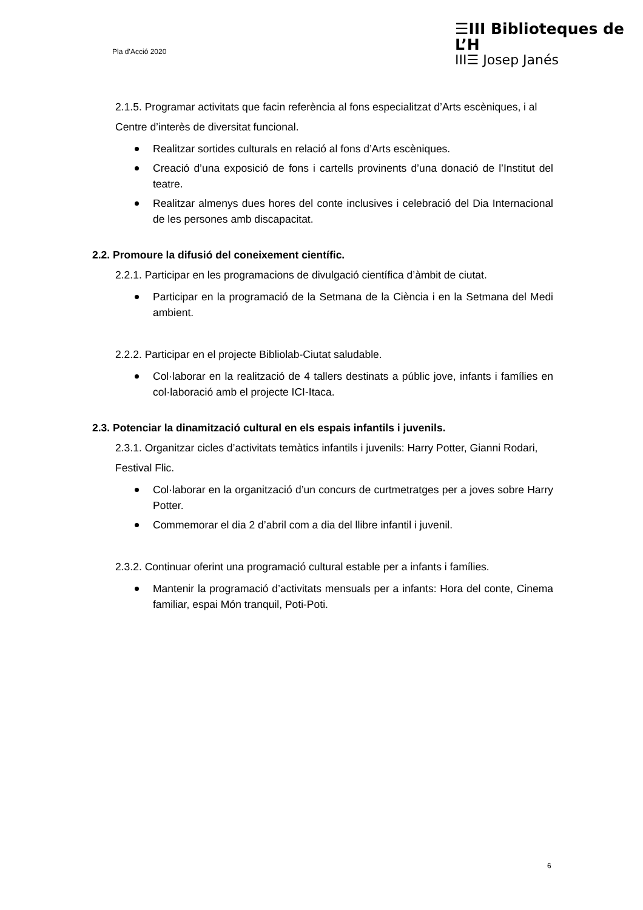Pla d’Acció 2020
☰III Biblioteques de L’H
III☰ Josep Janés
2.1.5. Programar activitats que facin referència al fons especialitzat d’Arts escèniques, i al Centre d’interès de diversitat funcional.
Realitzar sortides culturals en relació al fons d’Arts escèniques.
Creació d’una exposició de fons i cartells provinents d’una donació de l’Institut del teatre.
Realitzar almenys dues hores del conte inclusives i celebració del Dia Internacional de les persones amb discapacitat.
2.2. Promoure la difusió del coneixement científic.
2.2.1. Participar en les programacions de divulgació científica d’àmbit de ciutat.
Participar en la programació de la Setmana de la Ciència i en la Setmana del Medi ambient.
2.2.2. Participar en el projecte Bibliolab-Ciutat saludable.
Col·laborar en la realització de 4 tallers destinats a públic jove, infants i famílies en col·laboració amb el projecte ICI-Itaca.
2.3. Potenciar la dinamització cultural en els espais infantils i juvenils.
2.3.1. Organitzar cicles d’activitats temàtics infantils i juvenils: Harry Potter, Gianni Rodari, Festival Flic.
Col·laborar en la organització d’un concurs de curtmetratges per a joves sobre Harry Potter.
Commemorar el dia 2 d’abril com a dia del llibre infantil i juvenil.
2.3.2. Continuar oferint una programació cultural estable per a infants i famílies.
Mantenir la programació d’activitats mensuals per a infants: Hora del conte, Cinema familiar, espai Món tranquil, Poti-Poti.
6